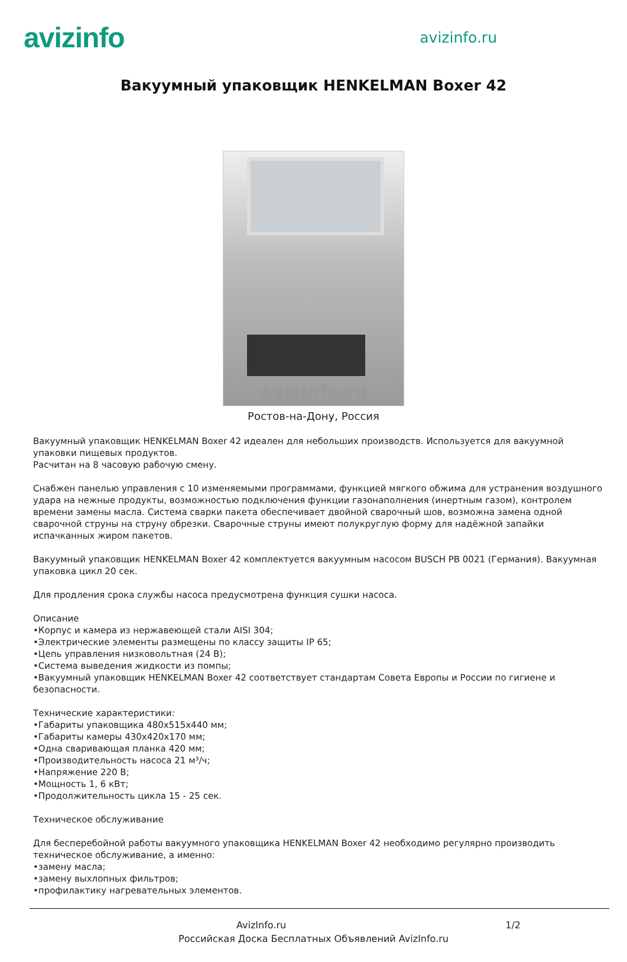avizinfo
avizinfo.ru
Вакуумный упаковщик HENKELMAN Boxer 42
AvizInfo.ru
Ростов-на-Дону, Россия
Вакуумный упаковщик HENKELMAN Boxer 42 идеален для небольших производств. Используется для вакуумной упаковки пищевых продуктов.
Расчитан на 8 часовую рабочую смену.
Снабжен панелью управления с 10 изменяемыми программами, функцией мягкого обжима для устранения воздушного удара на нежные продукты, возможностью подключения функции газонаполнения (инертным газом), контролем времени замены масла. Система сварки пакета обеспечивает двойной сварочный шов, возможна замена одной сварочной струны на струну обрезки. Сварочные струны имеют полукруглую форму для надёжной запайки испачканных жиром пакетов.
Вакуумный упаковщик HENKELMAN Boxer 42 комплектуется вакуумным насосом BUSCH PB 0021 (Германия). Вакуумная упаковка цикл 20 сек.
Для продления срока службы насоса предусмотрена функция сушки насоса.
Описание
•Корпус и камера из нержавеющей стали AISI 304;
•Электрические элементы размещены по классу защиты IP 65;
•Цепь управления низковольтная (24 В);
•Система выведения жидкости из помпы;
•Вакуумный упаковщик HENKELMAN Boxer 42 соответствует стандартам Совета Европы и России по гигиене и безопасности.
Технические характеристики:
•Габариты упаковщика 480х515х440 мм;
•Габариты камеры 430х420х170 мм;
•Одна сваривающая планка 420 мм;
•Производительность насоса 21 м³/ч;
•Напряжение 220 В;
•Мощность 1, 6 кВт;
•Продолжительность цикла 15 - 25 сек.
Техническое обслуживание
Для бесперебойной работы вакуумного упаковщика HENKELMAN Boxer 42 необходимо регулярно производить техническое обслуживание, а именно:
•замену масла;
•замену выхлопных фильтров;
•профилактику нагревательных элементов.
AvizInfo.ru 1/2
Российская Доска Бесплатных Объявлений AvizInfo.ru